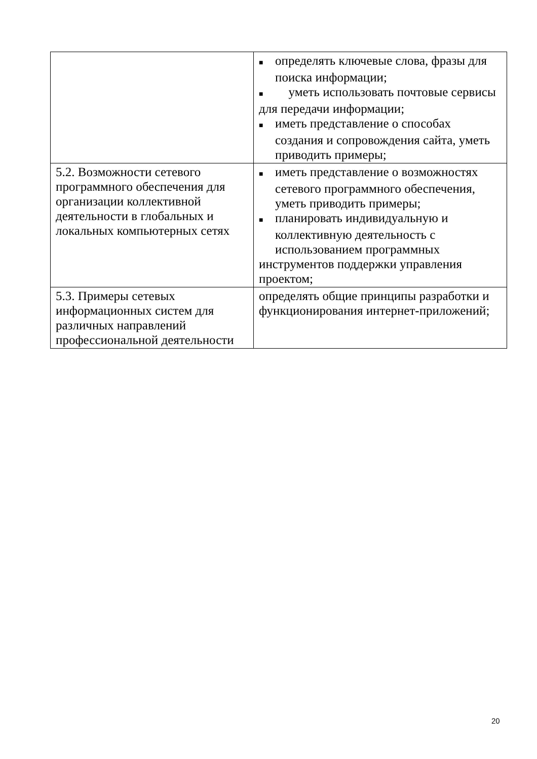| | ■ определять ключевые слова, фразы для поиска информации; ■ уметь использовать почтовые сервисы для передачи информации; ■ иметь представление о способах создания и сопровождения сайта, уметь приводить примеры; |
| 5.2. Возможности сетевого программного обеспечения для организации коллективной деятельности в глобальных и локальных компьютерных сетях | ■ иметь представление о возможностях сетевого программного обеспечения, уметь приводить примеры; ■ планировать индивидуальную и коллективную деятельность с использованием программных инструментов поддержки управления проектом; |
| 5.3. Примеры сетевых информационных систем для различных направлений профессиональной деятельности | определять общие принципы разработки и функционирования интернет-приложений; |
20